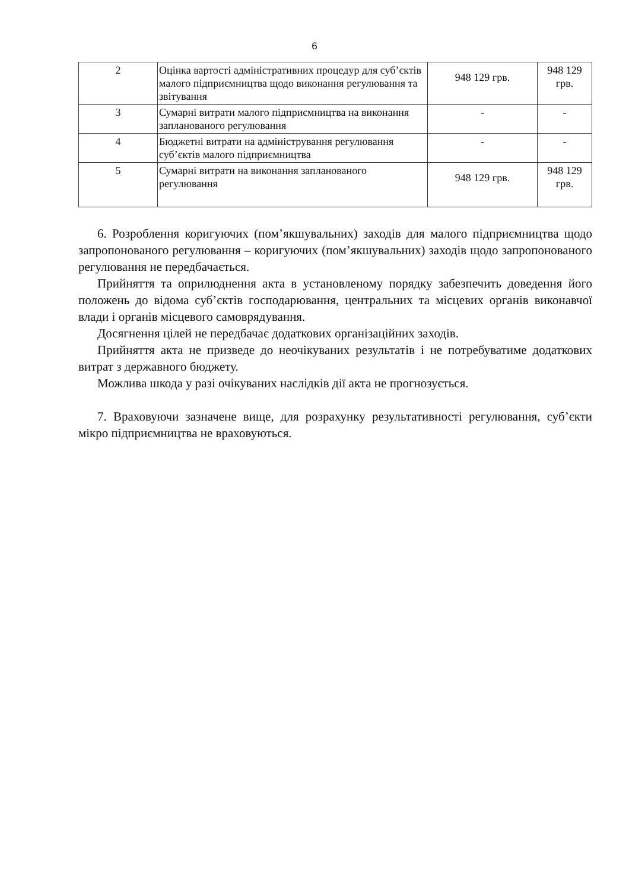6
| 2 | Оцінка вартості адміністративних процедур для суб’єктів малого підприємництва щодо виконання регулювання та звітування | 948 129 грв. | 948 129 грв. |
| 3 | Сумарні витрати малого підприємництва на виконання запланованого регулювання | - | - |
| 4 | Бюджетні витрати на адміністрування регулювання суб’єктів малого підприємництва | - | - |
| 5 | Сумарні витрати на виконання запланованого регулювання | 948 129 грв. | 948 129 грв. |
6. Розроблення коригуючих (пом’якшувальних) заходів для малого підприємництва щодо запропонованого регулювання – коригуючих (пом’якшувальних) заходів щодо запропонованого регулювання не передбачається.
Прийняття та оприлюднення акта в установленому порядку забезпечить доведення його положень до відома суб’єктів господарювання, центральних та місцевих органів виконавчої влади і органів місцевого самоврядування.
Досягнення цілей не передбачає додаткових організаційних заходів.
Прийняття акта не призведе до неочікуваних результатів і не потребуватиме додаткових витрат з державного бюджету.
Можлива шкода у разі очікуваних наслідків дії акта не прогнозується.
7. Враховуючи зазначене вище, для розрахунку результативності регулювання, суб’єкти мікро підприємництва не враховуються.